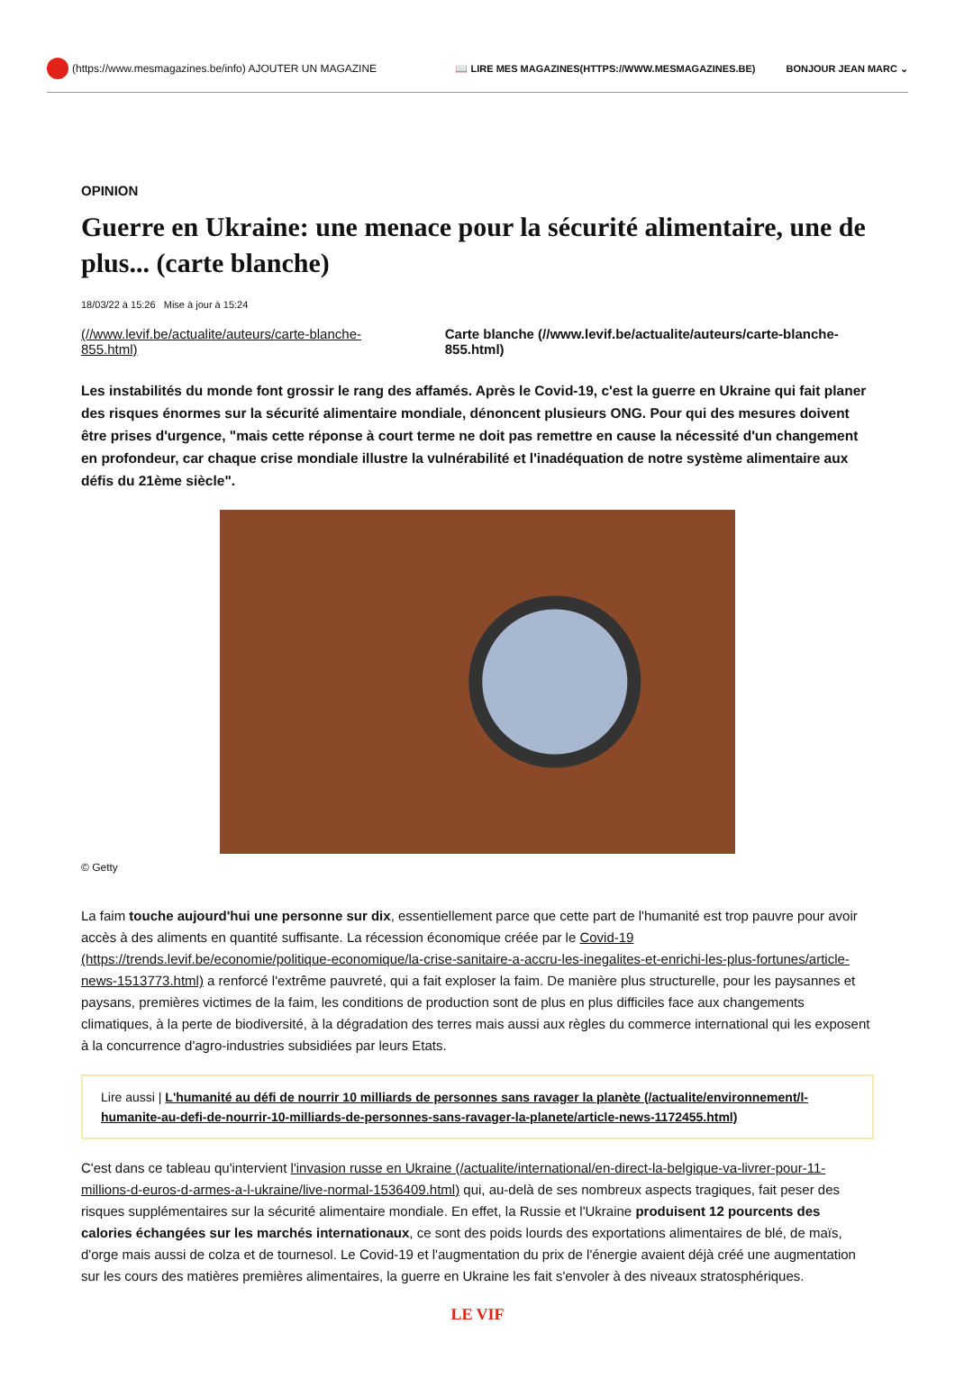(https://www.mesmagazines.be/info) AJOUTER UN MAGAZINE
📖 LIRE MES MAGAZINES(HTTPS://WWW.MESMAGAZINES.BE) BONJOUR JEAN MARC ⌄
OPINION
Guerre en Ukraine: une menace pour la sécurité alimentaire, une de plus... (carte blanche)
18/03/22 à 15:26 Mise à jour à 15:24
(//www.levif.be/actualite/auteurs/carte-blanche-855.html) Carte blanche (//www.levif.be/actualite/auteurs/carte-blanche-855.html)
Les instabilités du monde font grossir le rang des affamés. Après le Covid-19, c'est la guerre en Ukraine qui fait planer des risques énormes sur la sécurité alimentaire mondiale, dénoncent plusieurs ONG. Pour qui des mesures doivent être prises d'urgence, "mais cette réponse à court terme ne doit pas remettre en cause la nécessité d'un changement en profondeur, car chaque crise mondiale illustre la vulnérabilité et l'inadéquation de notre système alimentaire aux défis du 21ème siècle".
© Getty
La faim touche aujourd'hui une personne sur dix, essentiellement parce que cette part de l'humanité est trop pauvre pour avoir accès à des aliments en quantité suffisante. La récession économique créée par le Covid-19 (https://trends.levif.be/economie/politique-economique/la-crise-sanitaire-a-accru-les-inegalites-et-enrichi-les-plus-fortunes/article-news-1513773.html) a renforcé l'extrême pauvreté, qui a fait exploser la faim. De manière plus structurelle, pour les paysannes et paysans, premières victimes de la faim, les conditions de production sont de plus en plus difficiles face aux changements climatiques, à la perte de biodiversité, à la dégradation des terres mais aussi aux règles du commerce international qui les exposent à la concurrence d'agro-industries subsidiées par leurs Etats.
Lire aussi | L'humanité au défi de nourrir 10 milliards de personnes sans ravager la planète (/actualite/environnement/l-humanite-au-defi-de-nourrir-10-milliards-de-personnes-sans-ravager-la-planete/article-news-1172455.html)
C'est dans ce tableau qu'intervient l'invasion russe en Ukraine (/actualite/international/en-direct-la-belgique-va-livrer-pour-11-millions-d-euros-d-armes-a-l-ukraine/live-normal-1536409.html) qui, au-delà de ses nombreux aspects tragiques, fait peser des risques supplémentaires sur la sécurité alimentaire mondiale. En effet, la Russie et l'Ukraine produisent 12 pourcents des calories échangées sur les marchés internationaux, ce sont des poids lourds des exportations alimentaires de blé, de maïs, d'orge mais aussi de colza et de tournesol. Le Covid-19 et l'augmentation du prix de l'énergie avaient déjà créé une augmentation sur les cours des matières premières alimentaires, la guerre en Ukraine les fait s'envoler à des niveaux stratosphériques.
LE VIF